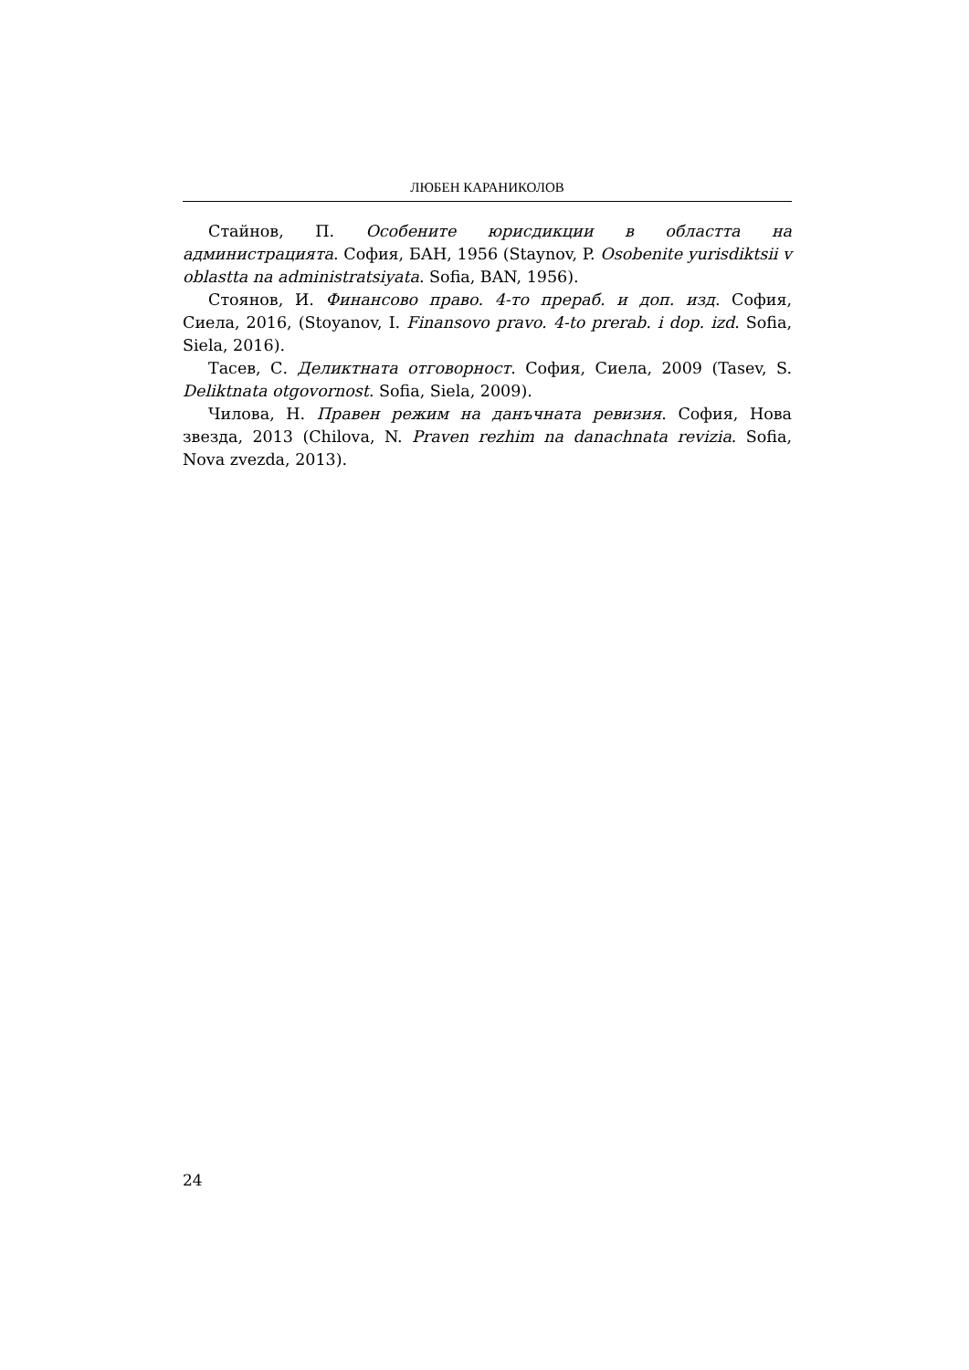ЛЮБЕН КАРАНИКОЛОВ
Стайнов, П. Особените юрисдикции в областта на администрацията. София, БАН, 1956 (Staynov, P. Osobenite yurisdiktsii v oblastta na administratsiyata. Sofia, BAN, 1956).
Стоянов, И. Финансово право. 4-то прераб. и доп. изд. София, Сиела, 2016, (Stoyanov, I. Finansovo pravo. 4-to prerab. i dop. izd. Sofia, Siela, 2016).
Тасев, С. Деликтната отговорност. София, Сиела, 2009 (Tasev, S. Deliktnata otgovornost. Sofia, Siela, 2009).
Чилова, Н. Правен режим на данъчната ревизия. София, Нова звезда, 2013 (Chilova, N. Praven rezhim na danachnata revizia. Sofia, Nova zvezda, 2013).
24